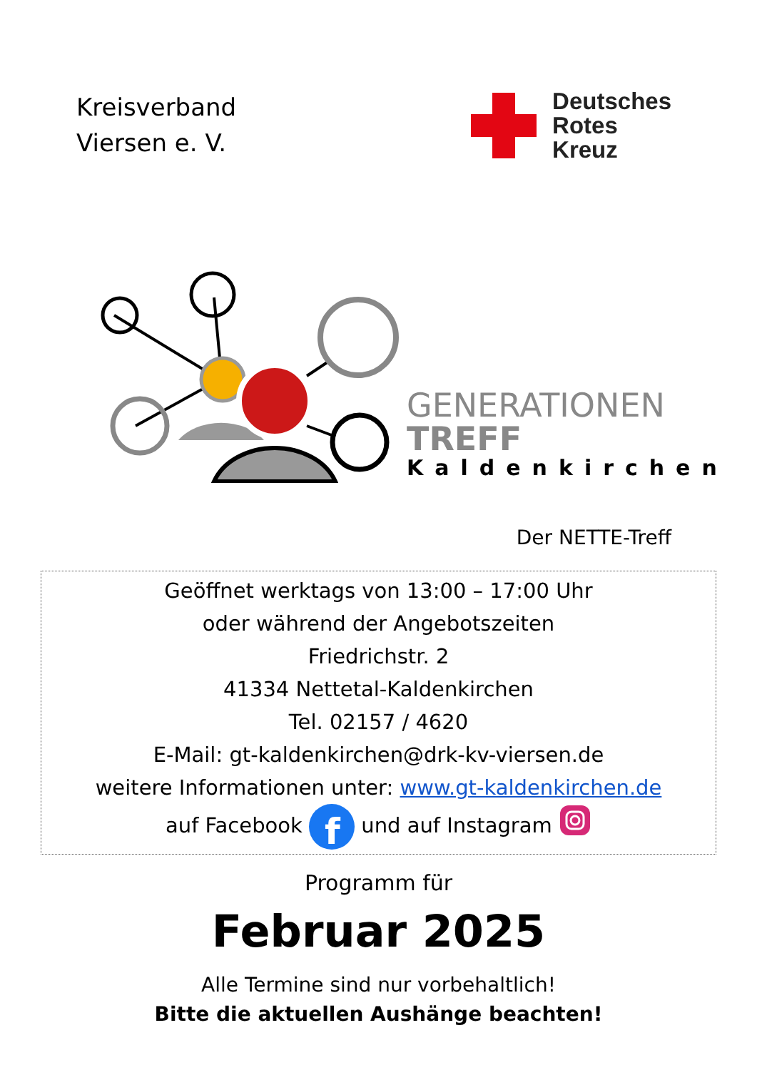Kreisverband
Viersen e. V.
Deutsches
Rotes
Kreuz
GENERATIONEN
TREFF
Kaldenkirchen
Der NETTE-Treff
Geöffnet werktags von 13:00 – 17:00 Uhr
oder während der Angebotszeiten
Friedrichstr. 2
41334 Nettetal-Kaldenkirchen
Tel. 02157 / 4620
E-Mail: gt-kaldenkirchen@drk-kv-viersen.de
weitere Informationen unter: www.gt-kaldenkirchen.de
auf Facebook
f
und auf Instagram
Programm für
Februar 2025
Alle Termine sind nur vorbehaltlich!
Bitte die aktuellen Aushänge beachten!